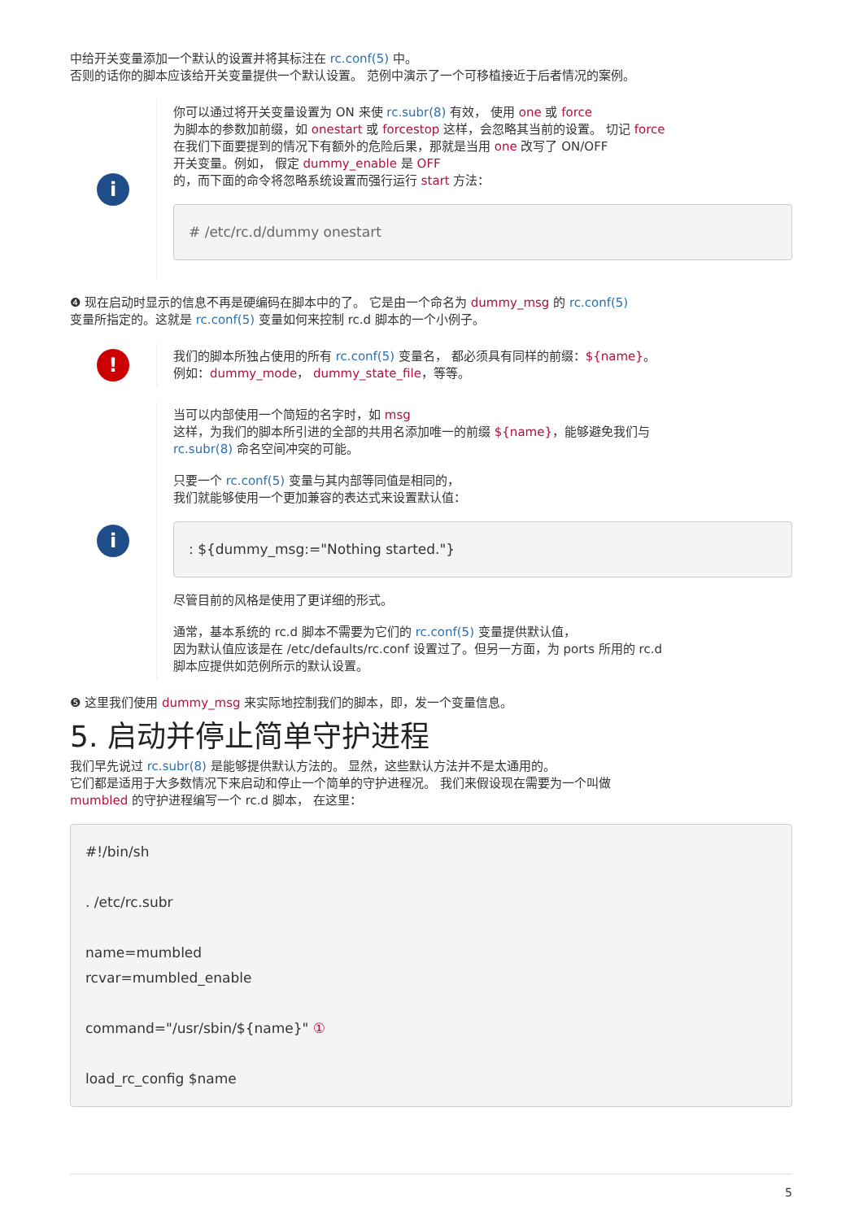中给开关变量添加一个默认的设置并将其标注在 rc.conf(5) 中。
否则的话你的脚本应该给开关变量提供一个默认设置。 范例中演示了一个可移植接近于后者情况的案例。
i
你可以通过将开关变量设置为 ON 来使 rc.subr(8) 有效， 使用 one 或 force
为脚本的参数加前缀，如 onestart 或 forcestop 这样，会忽略其当前的设置。 切记 force
在我们下面要提到的情况下有额外的危险后果，那就是当用 one 改写了 ON/OFF
开关变量。例如， 假定 dummy_enable 是 OFF
的，而下面的命令将忽略系统设置而强行运行 start 方法：
# /etc/rc.d/dummy onestart
❹ 现在启动时显示的信息不再是硬编码在脚本中的了。 它是由一个命名为 dummy_msg 的 rc.conf(5)
变量所指定的。这就是 rc.conf(5) 变量如何来控制 rc.d 脚本的一个小例子。
!
我们的脚本所独占使用的所有 rc.conf(5) 变量名， 都必须具有同样的前缀：${name}。
例如：dummy_mode， dummy_state_file，等等。
i
当可以内部使用一个简短的名字时，如 msg
这样，为我们的脚本所引进的全部的共用名添加唯一的前缀 ${name}，能够避免我们与
rc.subr(8) 命名空间冲突的可能。
只要一个 rc.conf(5) 变量与其内部等同值是相同的，
我们就能够使用一个更加兼容的表达式来设置默认值：
: ${dummy_msg:="Nothing started."}
尽管目前的风格是使用了更详细的形式。
通常，基本系统的 rc.d 脚本不需要为它们的 rc.conf(5) 变量提供默认值，
因为默认值应该是在 /etc/defaults/rc.conf 设置过了。但另一方面，为 ports 所用的 rc.d
脚本应提供如范例所示的默认设置。
❺ 这里我们使用 dummy_msg 来实际地控制我们的脚本，即，发一个变量信息。
5. 启动并停止简单守护进程
我们早先说过 rc.subr(8) 是能够提供默认方法的。 显然，这些默认方法并不是太通用的。
它们都是适用于大多数情况下来启动和停止一个简单的守护进程况。 我们来假设现在需要为一个叫做
mumbled 的守护进程编写一个 rc.d 脚本， 在这里：
#!/bin/sh

. /etc/rc.subr

name=mumbled
rcvar=mumbled_enable

command="/usr/sbin/${name}" ①

load_rc_config $name
5